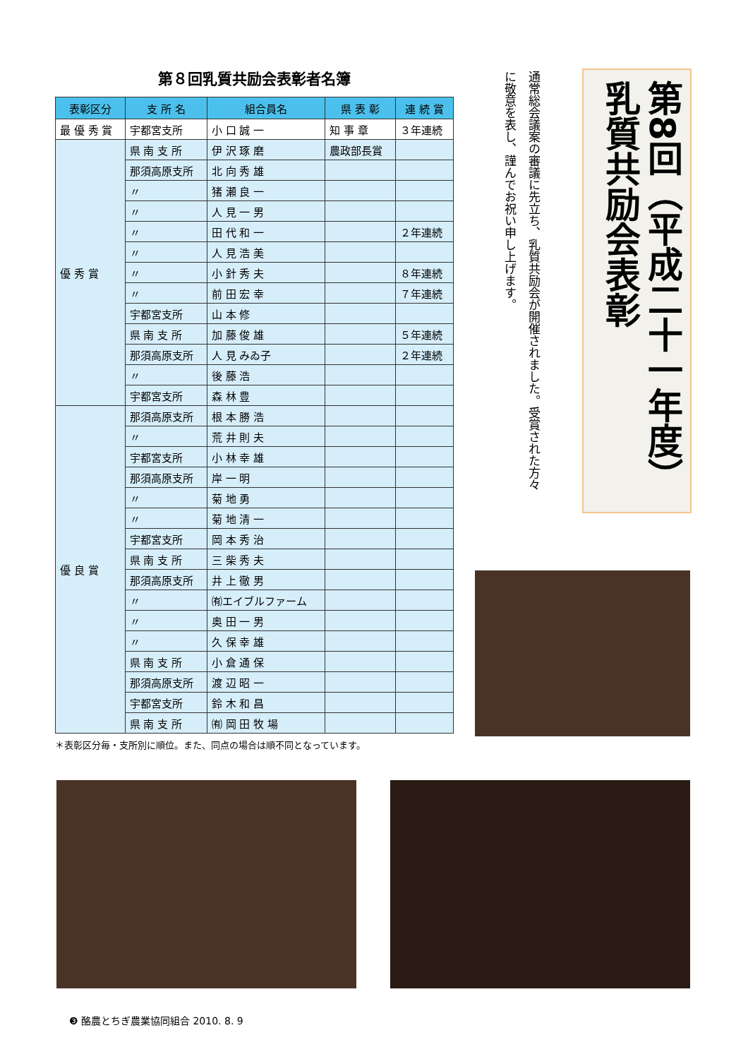第８回乳質共励会表彰者名簿
| 表彰区分 | 支 所 名 | 組合員名 | 県 表 彰 | 連 続 賞 |
| --- | --- | --- | --- | --- |
| 最 優 秀 賞 | 宇都宮支所 | 小 口 誠 一 | 知 事 章 | ３年連続 |
| 優 秀 賞 | 県 南 支 所 | 伊 沢 琢 磨 | 農政部長賞 | |
| | 那須高原支所 | 北 向 秀 雄 | | |
| | 〃 | 猪 瀬 良 一 | | |
| | 〃 | 人 見 一 男 | | |
| | 〃 | 田 代 和 一 | | ２年連続 |
| | 〃 | 人 見 浩 美 | | |
| | 〃 | 小 針 秀 夫 | | ８年連続 |
| | 〃 | 前 田 宏 幸 | | ７年連続 |
| | 宇都宮支所 | 山 本 修 | | |
| | 県 南 支 所 | 加 藤 俊 雄 | | ５年連続 |
| | 那須高原支所 | 人 見 みゐ子 | | ２年連続 |
| | 〃 | 後 藤 浩 | | |
| | 宇都宮支所 | 森 林 豊 | | |
| 優 良 賞 | 那須高原支所 | 根 本 勝 浩 | | |
| | 〃 | 荒 井 則 夫 | | |
| | 宇都宮支所 | 小 林 幸 雄 | | |
| | 那須高原支所 | 岸 一 明 | | |
| | 〃 | 菊 地 勇 | | |
| | 〃 | 菊 地 清 一 | | |
| | 宇都宮支所 | 岡 本 秀 治 | | |
| | 県 南 支 所 | 三 柴 秀 夫 | | |
| | 那須高原支所 | 井 上 徹 男 | | |
| | 〃 | ㈲エイブルファーム | | |
| | 〃 | 奥 田 一 男 | | |
| | 〃 | 久 保 幸 雄 | | |
| | 県 南 支 所 | 小 倉 通 保 | | |
| | 那須高原支所 | 渡 辺 昭 一 | | |
| | 宇都宮支所 | 鈴 木 和 昌 | | |
| | 県 南 支 所 | ㈲ 岡 田 牧 場 | | |
＊表彰区分毎・支所別に順位。また、同点の場合は順不同となっています。
第8回（平成二十一年度）乳質共励会表彰
通常総会議案の審議に先立ち、乳質共励会が開催されました。受賞された方々に敬意を表し、謹んでお祝い申し上げます。
❸ 酪農とちぎ農業協同組合 2010. 8. 9